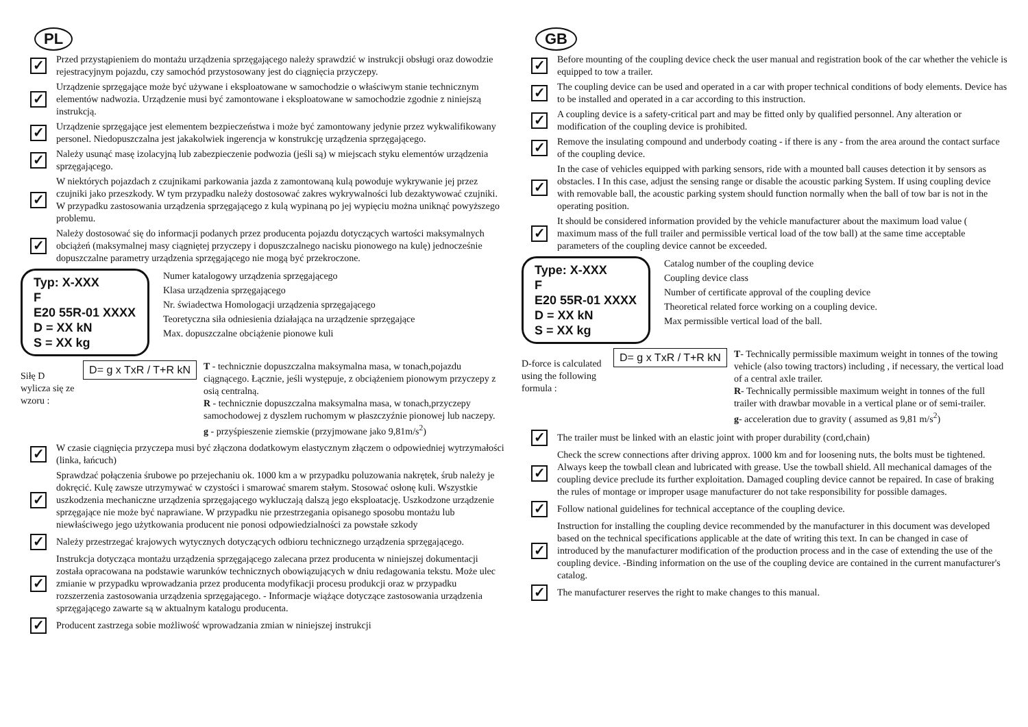PL
✓
Przed przystąpieniem do montażu urządzenia sprzęgającego należy sprawdzić w instrukcji obsługi oraz dowodzie rejestracyjnym pojazdu, czy samochód przystosowany jest do ciągnięcia przyczepy.
✓
Urządzenie sprzęgające może być używane i eksploatowane w samochodzie o właściwym stanie technicznym elementów nadwozia. Urządzenie musi być zamontowane i eksploatowane w samochodzie zgodnie z niniejszą instrukcją.
✓
Urządzenie sprzęgające jest elementem bezpieczeństwa i może być zamontowany jedynie przez wykwalifikowany personel. Niedopuszczalna jest jakakolwiek ingerencja w konstrukcję urządzenia sprzęgającego.
✓
Należy usunąć masę izolacyjną lub zabezpieczenie podwozia (jeśli są) w miejscach styku elementów urządzenia sprzęgającego.
✓
W niektórych pojazdach z czujnikami parkowania jazda z zamontowaną kulą powoduje wykrywanie jej przez czujniki jako przeszkody. W tym przypadku należy dostosować zakres wykrywalności lub dezaktywować czujniki. W przypadku zastosowania urządzenia sprzęgającego z kulą wypinaną po jej wypięciu można uniknąć powyższego problemu.
✓
Należy dostosować się do informacji podanych przez producenta pojazdu dotyczących wartości maksymalnych obciążeń (maksymalnej masy ciągniętej przyczepy i dopuszczalnego nacisku pionowego na kulę) jednocześnie dopuszczalne parametry urządzenia sprzęgającego nie mogą być przekroczone.
Typ: X-XXX
F
E20 55R-01 XXXX
D = XX kN
S = XX kg
Numer katalogowy urządzenia sprzęgającego
Klasa urządzenia sprzęgającego
Nr. świadectwa Homologacji urządzenia sprzęgającego
Teoretyczna siła odniesienia działająca na urządzenie sprzęgające
Max. dopuszczalne obciążenie pionowe kuli
Siłę D wylicza się ze wzoru :
D= g x TxR / T+R kN
T - technicznie dopuszczalna maksymalna masa, w tonach,pojazdu ciągnącego. Łącznie, jeśli występuje, z obciążeniem pionowym przyczepy z osią centralną.
R - technicznie dopuszczalna maksymalna masa, w tonach,przyczepy samochodowej z dyszlem ruchomym w płaszczyźnie pionowej lub naczepy.
g - przyśpieszenie ziemskie (przyjmowane jako 9,81m/s<sup>2</sup>)
✓
W czasie ciągnięcia przyczepa musi być złączona dodatkowym elastycznym złączem o odpowiedniej wytrzymałości (linka, łańcuch)
✓
Sprawdzać połączenia śrubowe po przejechaniu ok. 1000 km a w przypadku poluzowania nakrętek, śrub należy je dokręcić. Kulę zawsze utrzymywać w czystości i smarować smarem stałym. Stosować osłonę kuli. Wszystkie uszkodzenia mechaniczne urządzenia sprzęgającego wykluczają dalszą jego eksploatację. Uszkodzone urządzenie sprzęgające nie może być naprawiane. W przypadku nie przestrzegania opisanego sposobu montażu lub niewłaściwego jego użytkowania producent nie ponosi odpowiedzialności za powstałe szkody
✓
Należy przestrzegać krajowych wytycznych dotyczących odbioru technicznego urządzenia sprzęgającego.
✓
Instrukcja dotycząca montażu urządzenia sprzęgającego zalecana przez producenta w niniejszej dokumentacji została opracowana na podstawie warunków technicznych obowiązujących w dniu redagowania tekstu. Może ulec zmianie w przypadku wprowadzania przez producenta modyfikacji procesu produkcji oraz w przypadku rozszerzenia zastosowania urządzenia sprzęgającego. - Informacje wiążące dotyczące zastosowania urządzenia sprzęgającego zawarte są w aktualnym katalogu producenta.
✓
Producent zastrzega sobie możliwość wprowadzania zmian w niniejszej instrukcji
GB
✓
Before mounting of the coupling device check the user manual and registration book of the car whether the vehicle is equipped to tow a trailer.
✓
The coupling device can be used and operated in a car with proper technical conditions of body elements. Device has to be installed and operated in a car according to this instruction.
✓
A coupling device is a safety-critical part and may be fitted only by qualified personnel. Any alteration or modification of the coupling device is prohibited.
✓
Remove the insulating compound and underbody coating - if there is any - from the area around the contact surface of the coupling device.
✓
In the case of vehicles equipped with parking sensors, ride with a mounted ball causes detection it by sensors as obstacles. I In this case, adjust the sensing range or disable the acoustic parking System. If using coupling device with removable ball, the acoustic parking system should function normally when the ball of tow bar is not in the operating position.
✓
It should be considered information provided by the vehicle manufacturer about the maximum load value ( maximum mass of the full trailer and permissible vertical load of the tow ball) at the same time acceptable parameters of the coupling device cannot be exceeded.
Type: X-XXX
F
E20 55R-01 XXXX
D = XX kN
S = XX kg
Catalog number of the coupling device
Coupling device class
Number of certificate approval of the coupling device
Theoretical related force working on a coupling device.
Max permissible vertical load of the ball.
D-force is calculated using the following formula :
D= g x TxR / T+R kN
T- Technically permissible maximum weight in tonnes of the towing vehicle (also towing tractors) including , if necessary, the vertical load of a central axle trailer.
R- Technically permissible maximum weight in tonnes of the full trailer with drawbar movable in a vertical plane or of semi-trailer.
g- acceleration due to gravity ( assumed as 9,81 m/s<sup>2</sup>)
✓
The trailer must be linked with an elastic joint with proper durability (cord,chain)
✓
Check the screw connections after driving approx. 1000 km and for loosening nuts, the bolts must be tightened. Always keep the towball clean and lubricated with grease. Use the towball shield. All mechanical damages of the coupling device preclude its further exploitation. Damaged coupling device cannot be repaired. In case of braking the rules of montage or improper usage manufacturer do not take responsibility for possible damages.
✓
Follow national guidelines for technical acceptance of the coupling device.
✓
Instruction for installing the coupling device recommended by the manufacturer in this document was developed based on the technical specifications applicable at the date of writing this text. In can be changed in case of introduced by the manufacturer modification of the production process and in the case of extending the use of the coupling device. -Binding information on the use of the coupling device are contained in the current manufacturer's catalog.
✓
The manufacturer reserves the right to make changes to this manual.